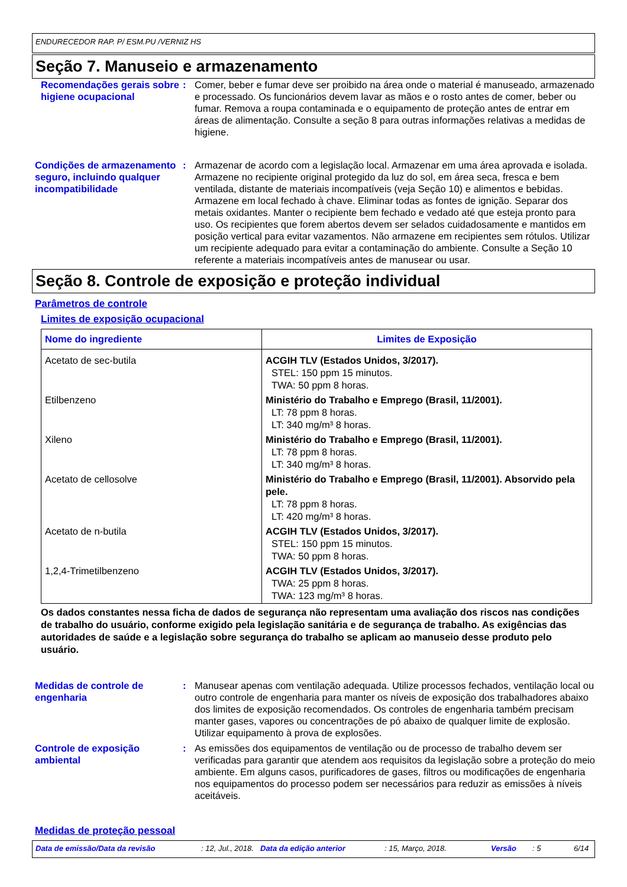ENDURECEDOR RAP. P/ ESM.PU /VERNIZ HS
Seção 7. Manuseio e armazenamento
Recomendações gerais sobre higiene ocupacional
: Comer, beber e fumar deve ser proibido na área onde o material é manuseado, armazenado e processado. Os funcionários devem lavar as mãos e o rosto antes de comer, beber ou fumar. Remova a roupa contaminada e o equipamento de proteção antes de entrar em áreas de alimentação. Consulte a seção 8 para outras informações relativas a medidas de higiene.
Condições de armazenamento seguro, incluindo qualquer incompatibilidade
: Armazenar de acordo com a legislação local. Armazenar em uma área aprovada e isolada. Armazene no recipiente original protegido da luz do sol, em área seca, fresca e bem ventilada, distante de materiais incompatíveis (veja Seção 10) e alimentos e bebidas. Armazene em local fechado à chave. Eliminar todas as fontes de ignição. Separar dos metais oxidantes. Manter o recipiente bem fechado e vedado até que esteja pronto para uso. Os recipientes que forem abertos devem ser selados cuidadosamente e mantidos em posição vertical para evitar vazamentos. Não armazene em recipientes sem rótulos. Utilizar um recipiente adequado para evitar a contaminação do ambiente. Consulte a Seção 10 referente a materiais incompatíveis antes de manusear ou usar.
Seção 8. Controle de exposição e proteção individual
Parâmetros de controle
Limites de exposição ocupacional
| Nome do ingrediente | Limites de Exposição |
| --- | --- |
| Acetato de sec-butila | ACGIH TLV (Estados Unidos, 3/2017). STEL: 150 ppm 15 minutos. TWA: 50 ppm 8 horas. |
| Etilbenzeno | Ministério do Trabalho e Emprego (Brasil, 11/2001). LT: 78 ppm 8 horas. LT: 340 mg/m³ 8 horas. |
| Xileno | Ministério do Trabalho e Emprego (Brasil, 11/2001). LT: 78 ppm 8 horas. LT: 340 mg/m³ 8 horas. |
| Acetato de cellosolve | Ministério do Trabalho e Emprego (Brasil, 11/2001). Absorvido pela pele. LT: 78 ppm 8 horas. LT: 420 mg/m³ 8 horas. |
| Acetato de n-butila | ACGIH TLV (Estados Unidos, 3/2017). STEL: 150 ppm 15 minutos. TWA: 50 ppm 8 horas. |
| 1,2,4-Trimetilbenzeno | ACGIH TLV (Estados Unidos, 3/2017). TWA: 25 ppm 8 horas. TWA: 123 mg/m³ 8 horas. |
Os dados constantes nessa ficha de dados de segurança não representam uma avaliação dos riscos nas condições de trabalho do usuário, conforme exigido pela legislação sanitária e de segurança de trabalho. As exigências das autoridades de saúde e a legislação sobre segurança do trabalho se aplicam ao manuseio desse produto pelo usuário.
Medidas de controle de engenharia
: Manusear apenas com ventilação adequada. Utilize processos fechados, ventilação local ou outro controle de engenharia para manter os níveis de exposição dos trabalhadores abaixo dos limites de exposição recomendados. Os controles de engenharia também precisam manter gases, vapores ou concentrações de pó abaixo de qualquer limite de explosão. Utilizar equipamento à prova de explosões.
Controle de exposição ambiental
: As emissões dos equipamentos de ventilação ou de processo de trabalho devem ser verificadas para garantir que atendem aos requisitos da legislação sobre a proteção do meio ambiente. Em alguns casos, purificadores de gases, filtros ou modificações de engenharia nos equipamentos do processo podem ser necessários para reduzir as emissões à níveis aceitáveis.
Medidas de proteção pessoal
Data de emissão/Data da revisão: 12, Jul., 2018. Data da edição anterior: 15, Março, 2018. Versão: 5 6/14